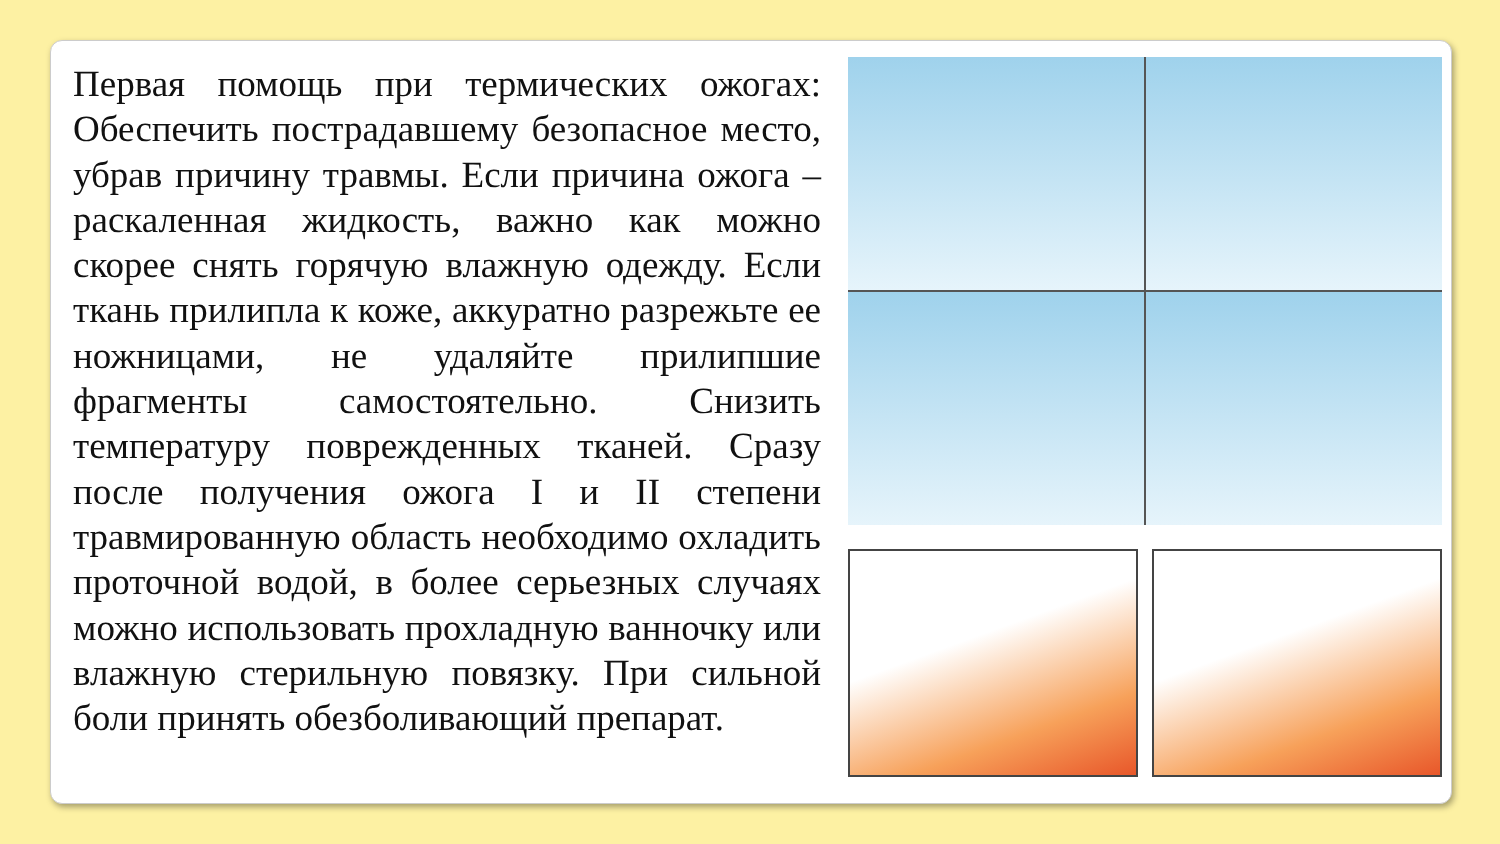Первая помощь при термических ожогах: Обеспечить пострадавшему безопасное место, убрав причину травмы. Если причина ожога – раскаленная жидкость, важно как можно скорее снять горячую влажную одежду. Если ткань прилипла к коже, аккуратно разрежьте ее ножницами, не удаляйте прилипшие фрагменты самостоятельно. Снизить температуру поврежденных тканей. Сразу после получения ожога I и II степени травмированную область необходимо охладить проточной водой, в более серьезных случаях можно использовать прохладную ванночку или влажную стерильную повязку. При сильной боли принять обезболивающий препарат.